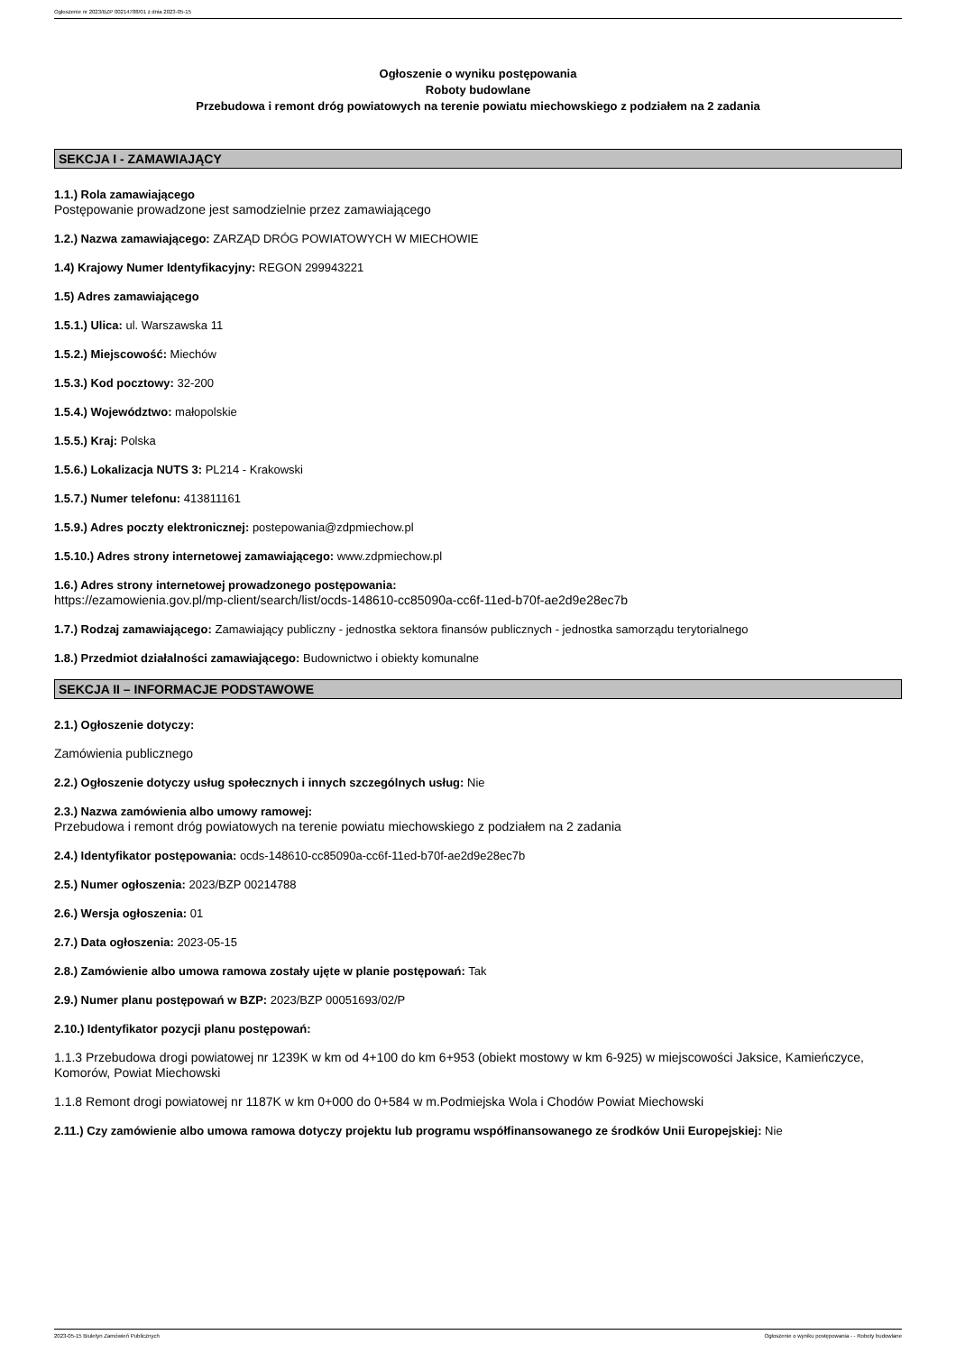Ogłoszenie nr 2023/BZP 00214788/01 z dnia 2023-05-15
Ogłoszenie o wyniku postępowania
Roboty budowlane
Przebudowa i remont dróg powiatowych na terenie powiatu miechowskiego z podziałem na 2 zadania
SEKCJA I - ZAMAWIAJĄCY
1.1.) Rola zamawiającego
Postępowanie prowadzone jest samodzielnie przez zamawiającego
1.2.) Nazwa zamawiającego: ZARZĄD DRÓG POWIATOWYCH W MIECHOWIE
1.4) Krajowy Numer Identyfikacyjny: REGON 299943221
1.5) Adres zamawiającego
1.5.1.) Ulica: ul. Warszawska 11
1.5.2.) Miejscowość: Miechów
1.5.3.) Kod pocztowy: 32-200
1.5.4.) Województwo: małopolskie
1.5.5.) Kraj: Polska
1.5.6.) Lokalizacja NUTS 3: PL214 - Krakowski
1.5.7.) Numer telefonu: 413811161
1.5.9.) Adres poczty elektronicznej: postepowania@zdpmiechow.pl
1.5.10.) Adres strony internetowej zamawiającego: www.zdpmiechow.pl
1.6.) Adres strony internetowej prowadzonego postępowania:
https://ezamowienia.gov.pl/mp-client/search/list/ocds-148610-cc85090a-cc6f-11ed-b70f-ae2d9e28ec7b
1.7.) Rodzaj zamawiającego: Zamawiający publiczny - jednostka sektora finansów publicznych - jednostka samorządu terytorialnego
1.8.) Przedmiot działalności zamawiającego: Budownictwo i obiekty komunalne
SEKCJA II – INFORMACJE PODSTAWOWE
2.1.) Ogłoszenie dotyczy:
Zamówienia publicznego
2.2.) Ogłoszenie dotyczy usług społecznych i innych szczególnych usług: Nie
2.3.) Nazwa zamówienia albo umowy ramowej:
Przebudowa i remont dróg powiatowych na terenie powiatu miechowskiego z podziałem na 2 zadania
2.4.) Identyfikator postępowania: ocds-148610-cc85090a-cc6f-11ed-b70f-ae2d9e28ec7b
2.5.) Numer ogłoszenia: 2023/BZP 00214788
2.6.) Wersja ogłoszenia: 01
2.7.) Data ogłoszenia: 2023-05-15
2.8.) Zamówienie albo umowa ramowa zostały ujęte w planie postępowań: Tak
2.9.) Numer planu postępowań w BZP: 2023/BZP 00051693/02/P
2.10.) Identyfikator pozycji planu postępowań:
1.1.3 Przebudowa drogi powiatowej nr 1239K w km od 4+100 do km 6+953 (obiekt mostowy w km 6-925) w miejscowości Jaksice, Kamieńczyce, Komorów, Powiat Miechowski
1.1.8 Remont drogi powiatowej nr 1187K w km 0+000 do 0+584 w m.Podmiejska Wola i Chodów Powiat Miechowski
2.11.) Czy zamówienie albo umowa ramowa dotyczy projektu lub programu współfinansowanego ze środków Unii Europejskiej: Nie
2023-05-15 Biuletyn Zamówień Publicznych Ogłoszenie o wyniku postępowania - - Roboty budowlane